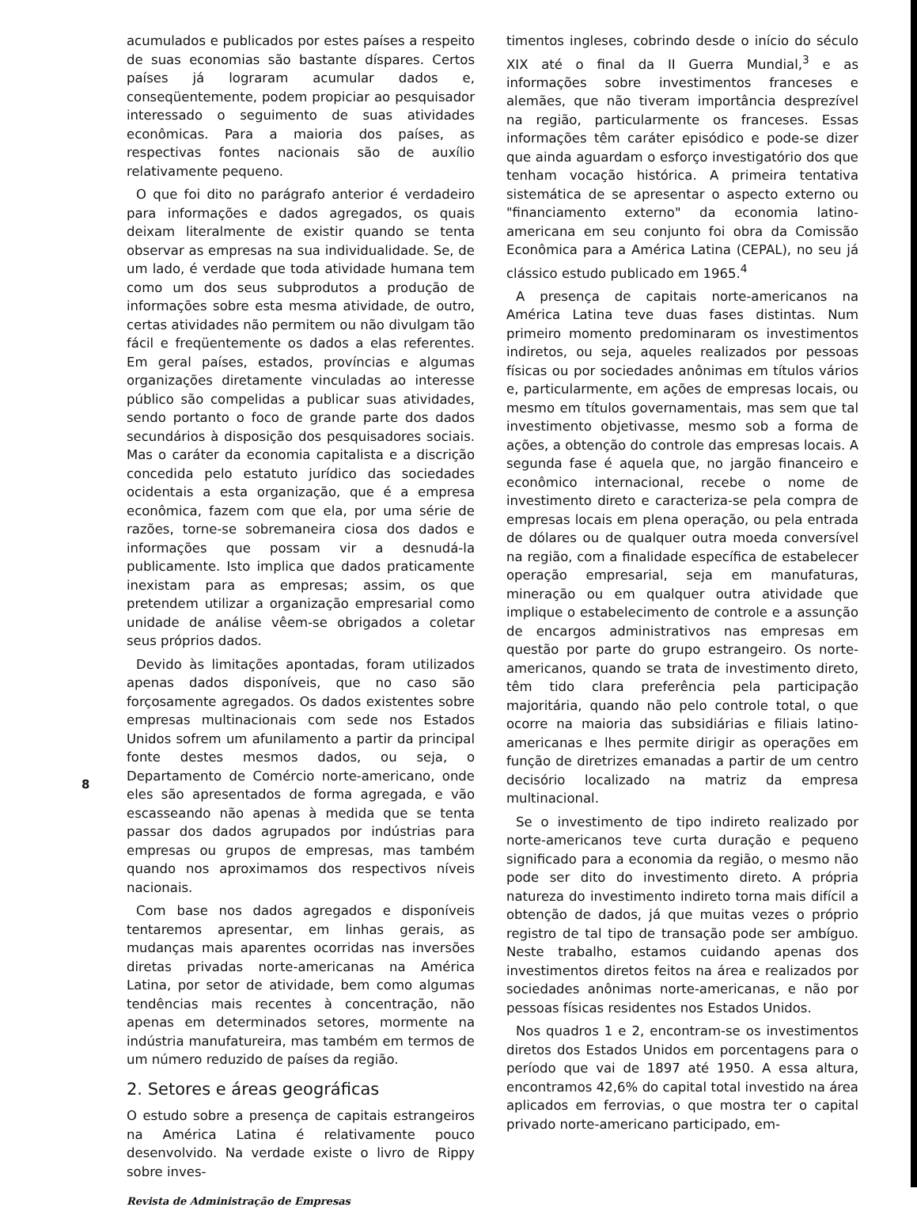8
acumulados e publicados por estes países a respeito de suas economias são bastante díspares. Certos países já lograram acumular dados e, conseqüentemente, podem propiciar ao pesquisador interessado o seguimento de suas atividades econômicas. Para a maioria dos países, as respectivas fontes nacionais são de auxílio relativamente pequeno.
O que foi dito no parágrafo anterior é verdadeiro para informações e dados agregados, os quais deixam literalmente de existir quando se tenta observar as empresas na sua individualidade. Se, de um lado, é verdade que toda atividade humana tem como um dos seus subprodutos a produção de informações sobre esta mesma atividade, de outro, certas atividades não permitem ou não divulgam tão fácil e freqüentemente os dados a elas referentes. Em geral países, estados, províncias e algumas organizações diretamente vinculadas ao interesse público são compelidas a publicar suas atividades, sendo portanto o foco de grande parte dos dados secundários à disposição dos pesquisadores sociais. Mas o caráter da economia capitalista e a discrição concedida pelo estatuto jurídico das sociedades ocidentais a esta organização, que é a empresa econômica, fazem com que ela, por uma série de razões, torne-se sobremaneira ciosa dos dados e informações que possam vir a desnudá-la publicamente. Isto implica que dados praticamente inexistam para as empresas; assim, os que pretendem utilizar a organização empresarial como unidade de análise vêem-se obrigados a coletar seus próprios dados.
Devido às limitações apontadas, foram utilizados apenas dados disponíveis, que no caso são forçosamente agregados. Os dados existentes sobre empresas multinacionais com sede nos Estados Unidos sofrem um afunilamento a partir da principal fonte destes mesmos dados, ou seja, o Departamento de Comércio norte-americano, onde eles são apresentados de forma agregada, e vão escasseando não apenas à medida que se tenta passar dos dados agrupados por indústrias para empresas ou grupos de empresas, mas também quando nos aproximamos dos respectivos níveis nacionais.
Com base nos dados agregados e disponíveis tentaremos apresentar, em linhas gerais, as mudanças mais aparentes ocorridas nas inversões diretas privadas norte-americanas na América Latina, por setor de atividade, bem como algumas tendências mais recentes à concentração, não apenas em determinados setores, mormente na indústria manufatureira, mas também em termos de um número reduzido de países da região.
2. Setores e áreas geográficas
O estudo sobre a presença de capitais estrangeiros na América Latina é relativamente pouco desenvolvido. Na verdade existe o livro de Rippy sobre inves-
Revista de Administração de Empresas
timentos ingleses, cobrindo desde o início do século XIX até o final da II Guerra Mundial,<sup>3</sup> e as informações sobre investimentos franceses e alemães, que não tiveram importância desprezível na região, particularmente os franceses. Essas informações têm caráter episódico e pode-se dizer que ainda aguardam o esforço investigatório dos que tenham vocação histórica. A primeira tentativa sistemática de se apresentar o aspecto externo ou "financiamento externo" da economia latino-americana em seu conjunto foi obra da Comissão Econômica para a América Latina (CEPAL), no seu já clássico estudo publicado em 1965.<sup>4</sup>
A presença de capitais norte-americanos na América Latina teve duas fases distintas. Num primeiro momento predominaram os investimentos indiretos, ou seja, aqueles realizados por pessoas físicas ou por sociedades anônimas em títulos vários e, particularmente, em ações de empresas locais, ou mesmo em títulos governamentais, mas sem que tal investimento objetivasse, mesmo sob a forma de ações, a obtenção do controle das empresas locais. A segunda fase é aquela que, no jargão financeiro e econômico internacional, recebe o nome de investimento direto e caracteriza-se pela compra de empresas locais em plena operação, ou pela entrada de dólares ou de qualquer outra moeda conversível na região, com a finalidade específica de estabelecer operação empresarial, seja em manufaturas, mineração ou em qualquer outra atividade que implique o estabelecimento de controle e a assunção de encargos administrativos nas empresas em questão por parte do grupo estrangeiro. Os norte-americanos, quando se trata de investimento direto, têm tido clara preferência pela participação majoritária, quando não pelo controle total, o que ocorre na maioria das subsidiárias e filiais latino-americanas e lhes permite dirigir as operações em função de diretrizes emanadas a partir de um centro decisório localizado na matriz da empresa multinacional.
Se o investimento de tipo indireto realizado por norte-americanos teve curta duração e pequeno significado para a economia da região, o mesmo não pode ser dito do investimento direto. A própria natureza do investimento indireto torna mais difícil a obtenção de dados, já que muitas vezes o próprio registro de tal tipo de transação pode ser ambíguo. Neste trabalho, estamos cuidando apenas dos investimentos diretos feitos na área e realizados por sociedades anônimas norte-americanas, e não por pessoas físicas residentes nos Estados Unidos.
Nos quadros 1 e 2, encontram-se os investimentos diretos dos Estados Unidos em porcentagens para o período que vai de 1897 até 1950. A essa altura, encontramos 42,6% do capital total investido na área aplicados em ferrovias, o que mostra ter o capital privado norte-americano participado, em-